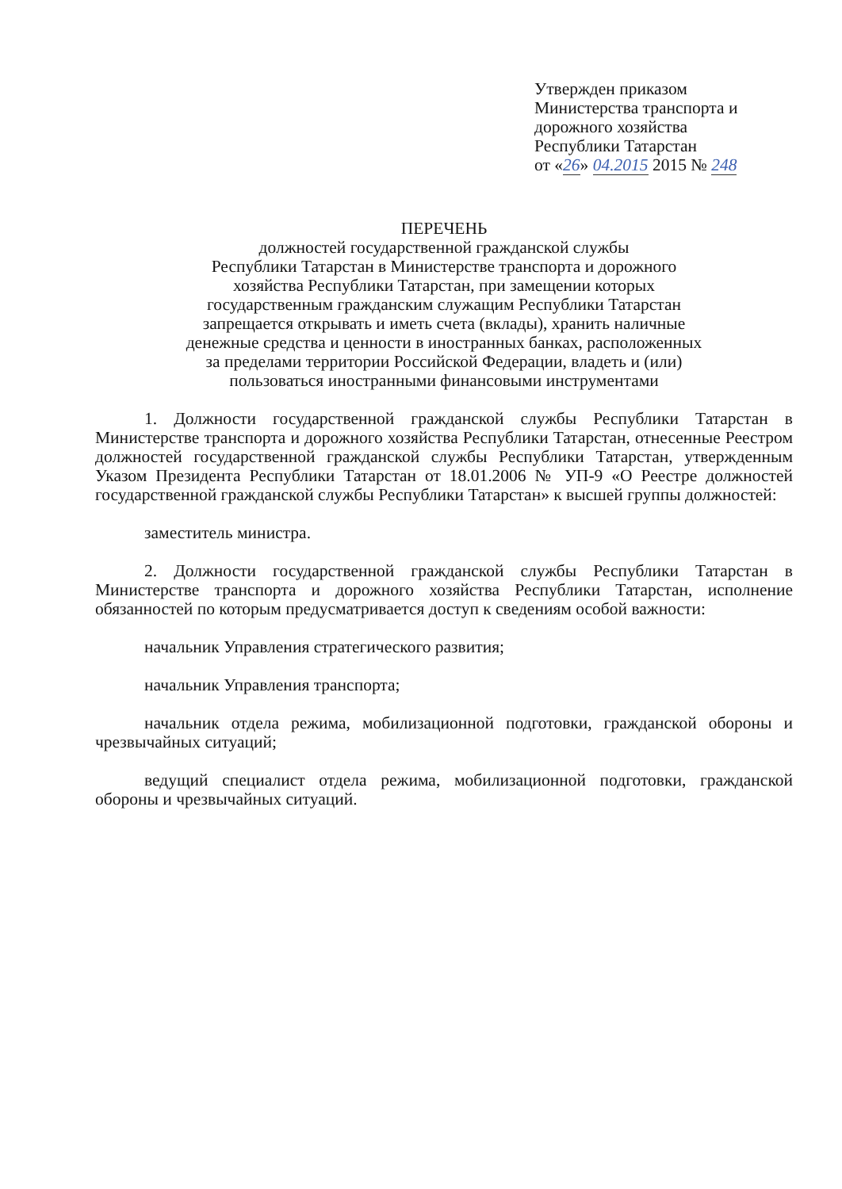Утвержден приказом
Министерства транспорта и
дорожного хозяйства
Республики Татарстан
от «26» 04.2015 2015 № 248
ПЕРЕЧЕНЬ
должностей государственной гражданской службы
Республики Татарстан в Министерстве транспорта и дорожного
хозяйства Республики Татарстан, при замещении которых
государственным гражданским служащим Республики Татарстан
запрещается открывать и иметь счета (вклады), хранить наличные
денежные средства и ценности в иностранных банках, расположенных
за пределами территории Российской Федерации, владеть и (или)
пользоваться иностранными финансовыми инструментами
1. Должности государственной гражданской службы Республики Татарстан в Министерстве транспорта и дорожного хозяйства Республики Татарстан, отнесенные Реестром должностей государственной гражданской службы Республики Татарстан, утвержденным Указом Президента Республики Татарстан от 18.01.2006 № УП-9 «О Реестре должностей государственной гражданской службы Республики Татарстан» к высшей группы должностей:
заместитель министра.
2. Должности государственной гражданской службы Республики Татарстан в Министерстве транспорта и дорожного хозяйства Республики Татарстан, исполнение обязанностей по которым предусматривается доступ к сведениям особой важности:
начальник Управления стратегического развития;
начальник Управления транспорта;
начальник отдела режима, мобилизационной подготовки, гражданской обороны и чрезвычайных ситуаций;
ведущий специалист отдела режима, мобилизационной подготовки, гражданской обороны и чрезвычайных ситуаций.